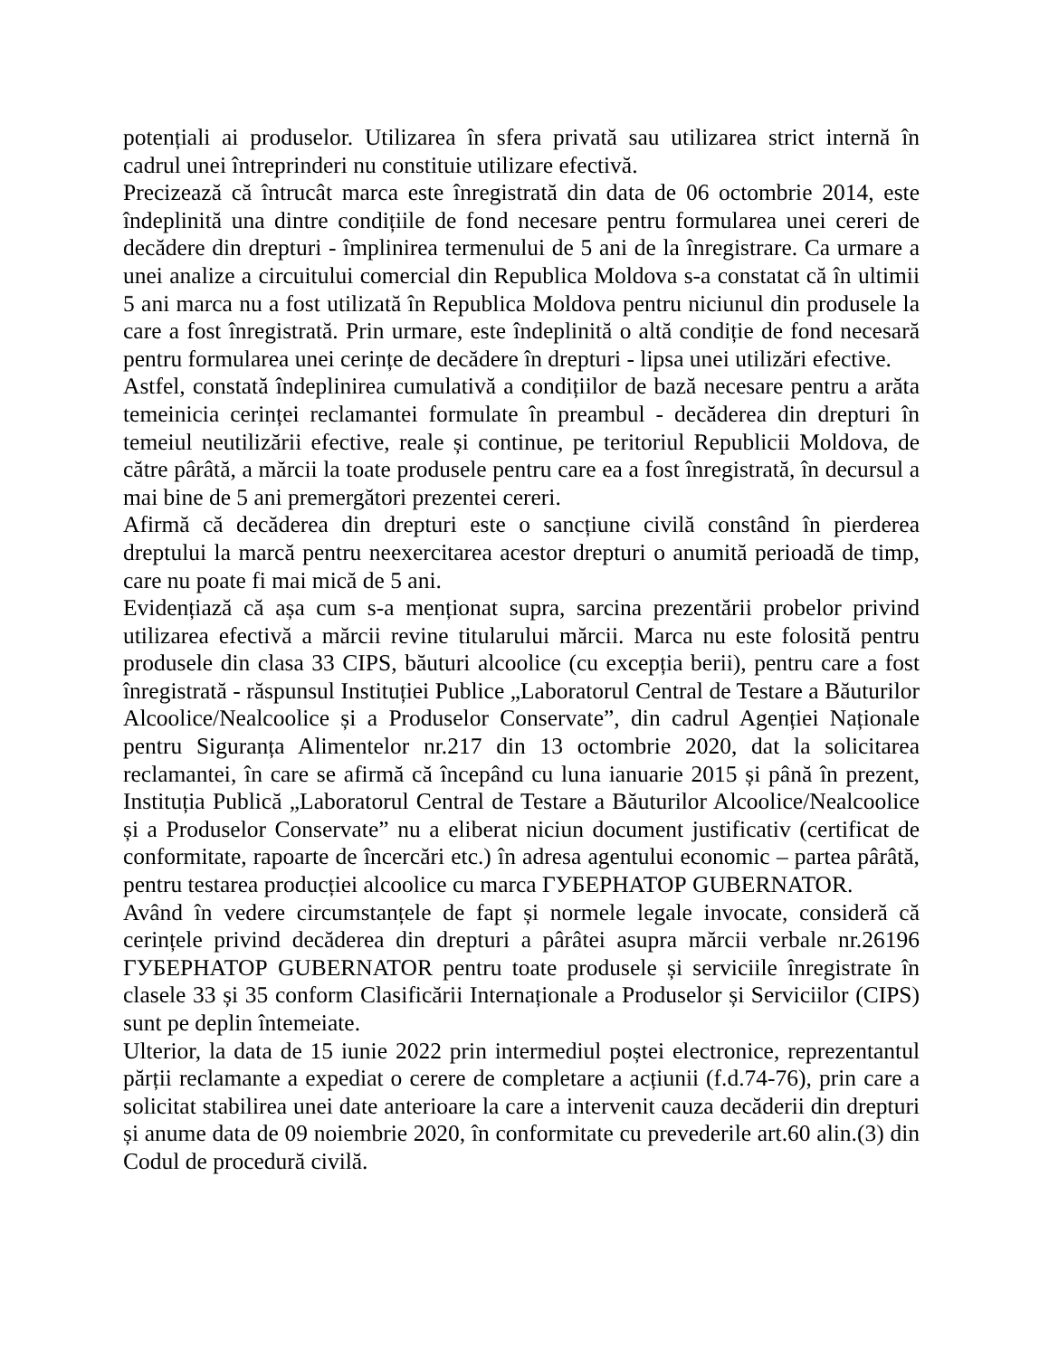potențiali ai produselor. Utilizarea în sfera privată sau utilizarea strict internă în cadrul unei întreprinderi nu constituie utilizare efectivă.
Precizează că întrucât marca este înregistrată din data de 06 octombrie 2014, este îndeplinită una dintre condițiile de fond necesare pentru formularea unei cereri de decădere din drepturi - împlinirea termenului de 5 ani de la înregistrare. Ca urmare a unei analize a circuitului comercial din Republica Moldova s-a constatat că în ultimii 5 ani marca nu a fost utilizată în Republica Moldova pentru niciunul din produsele la care a fost înregistrată. Prin urmare, este îndeplinită o altă condiție de fond necesară pentru formularea unei cerințe de decădere în drepturi - lipsa unei utilizări efective.
Astfel, constată îndeplinirea cumulativă a condițiilor de bază necesare pentru a arăta temeinicia cerinței reclamantei formulate în preambul - decăderea din drepturi în temeiul neutilizării efective, reale și continue, pe teritoriul Republicii Moldova, de către pârâtă, a mărcii la toate produsele pentru care ea a fost înregistrată, în decursul a mai bine de 5 ani premergători prezentei cereri.
Afirmă că decăderea din drepturi este o sancțiune civilă constând în pierderea dreptului la marcă pentru neexercitarea acestor drepturi o anumită perioadă de timp, care nu poate fi mai mică de 5 ani.
Evidențiază că așa cum s-a menționat supra, sarcina prezentării probelor privind utilizarea efectivă a mărcii revine titularului mărcii. Marca nu este folosită pentru produsele din clasa 33 CIPS, băuturi alcoolice (cu excepția berii), pentru care a fost înregistrată - răspunsul Instituției Publice „Laboratorul Central de Testare a Băuturilor Alcoolice/Nealcoolice și a Produselor Conservate”, din cadrul Agenției Naționale pentru Siguranța Alimentelor nr.217 din 13 octombrie 2020, dat la solicitarea reclamantei, în care se afirmă că începând cu luna ianuarie 2015 și până în prezent, Instituția Publică „Laboratorul Central de Testare a Băuturilor Alcoolice/Nealcoolice și a Produselor Conservate” nu a eliberat niciun document justificativ (certificat de conformitate, rapoarte de încercări etc.) în adresa agentului economic – partea pârâtă, pentru testarea producției alcoolice cu marca ГУБЕРНАТОР GUBERNATOR.
Având în vedere circumstanțele de fapt și normele legale invocate, consideră că cerințele privind decăderea din drepturi a pârâtei asupra mărcii verbale nr.26196 ГУБЕРНАТОР GUBERNATOR pentru toate produsele și serviciile înregistrate în clasele 33 și 35 conform Clasificării Internaționale a Produselor și Serviciilor (CIPS) sunt pe deplin întemeiate.
Ulterior, la data de 15 iunie 2022 prin intermediul poștei electronice, reprezentantul părții reclamante a expediat o cerere de completare a acțiunii (f.d.74-76), prin care a solicitat stabilirea unei date anterioare la care a intervenit cauza decăderii din drepturi și anume data de 09 noiembrie 2020, în conformitate cu prevederile art.60 alin.(3) din Codul de procedură civilă.